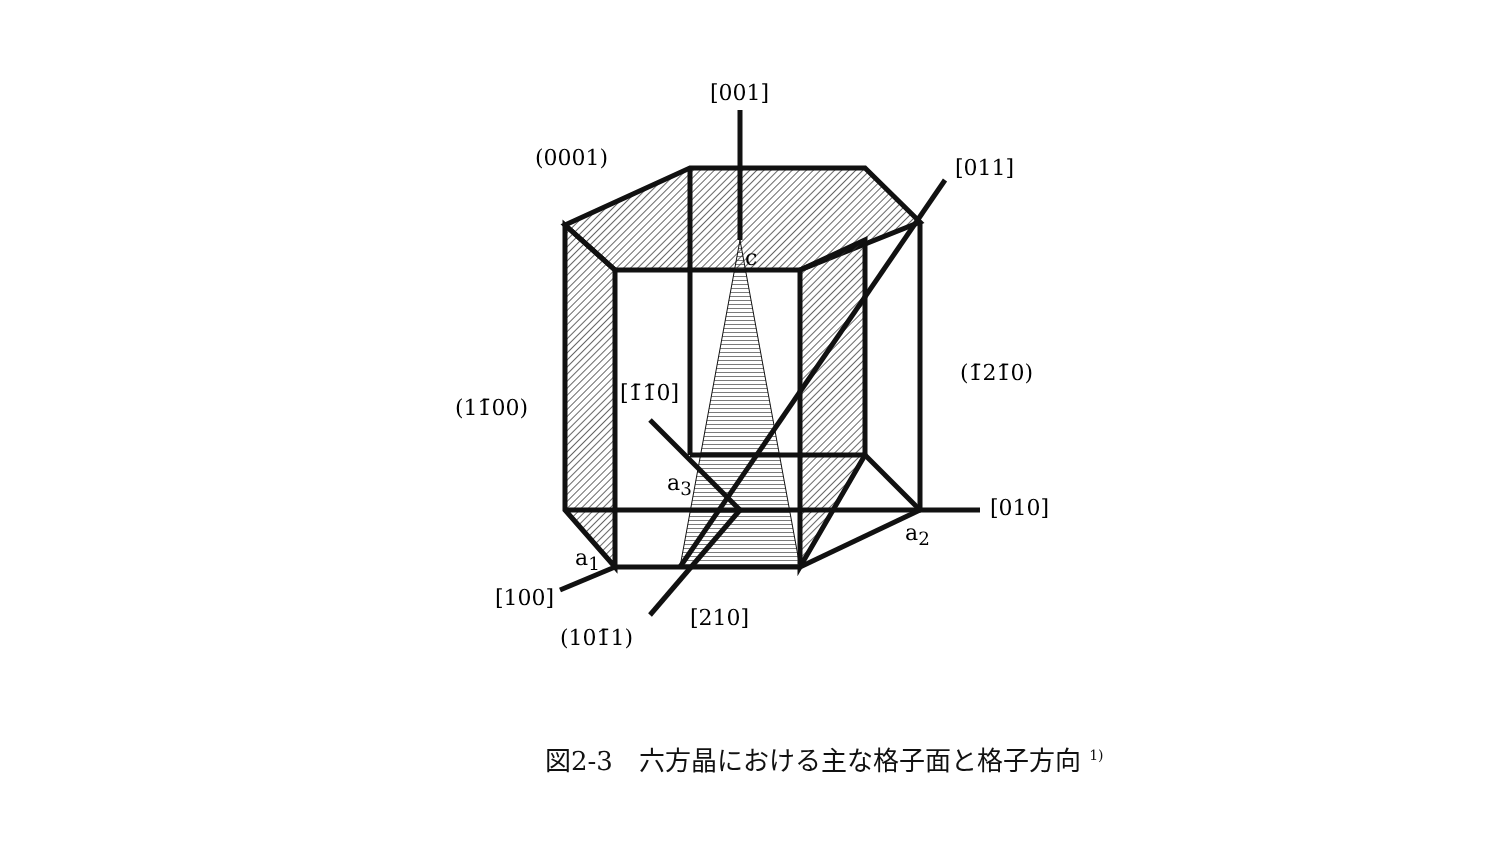[001]
(0001) [011]
c
(1̄21̄0)
(11̄00)
[1̄1̄0]
a<sub>3</sub>
[010]
a<sub>2</sub>
a<sub>1</sub>
[100]
[210]
(101̄1)
図2-3　六方晶における主な格子面と格子方向 <sup>1)</sup>